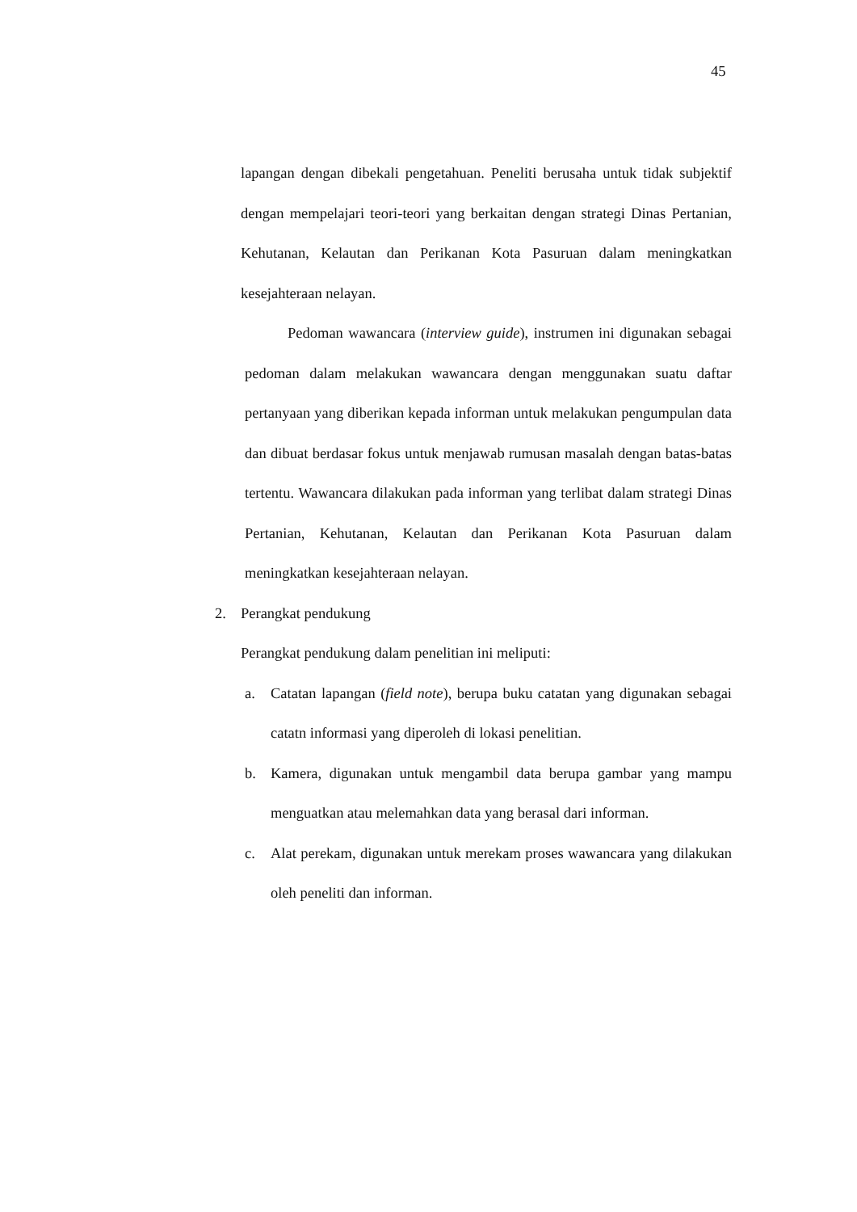45
lapangan dengan dibekali pengetahuan. Peneliti berusaha untuk tidak subjektif dengan mempelajari teori-teori yang berkaitan dengan strategi Dinas Pertanian, Kehutanan, Kelautan dan Perikanan Kota Pasuruan dalam meningkatkan kesejahteraan nelayan.
Pedoman wawancara (interview guide), instrumen ini digunakan sebagai pedoman dalam melakukan wawancara dengan menggunakan suatu daftar pertanyaan yang diberikan kepada informan untuk melakukan pengumpulan data dan dibuat berdasar fokus untuk menjawab rumusan masalah dengan batas-batas tertentu. Wawancara dilakukan pada informan yang terlibat dalam strategi Dinas Pertanian, Kehutanan, Kelautan dan Perikanan Kota Pasuruan dalam meningkatkan kesejahteraan nelayan.
2. Perangkat pendukung
Perangkat pendukung dalam penelitian ini meliputi:
a. Catatan lapangan (field note), berupa buku catatan yang digunakan sebagai catatn informasi yang diperoleh di lokasi penelitian.
b. Kamera, digunakan untuk mengambil data berupa gambar yang mampu menguatkan atau melemahkan data yang berasal dari informan.
c. Alat perekam, digunakan untuk merekam proses wawancara yang dilakukan oleh peneliti dan informan.